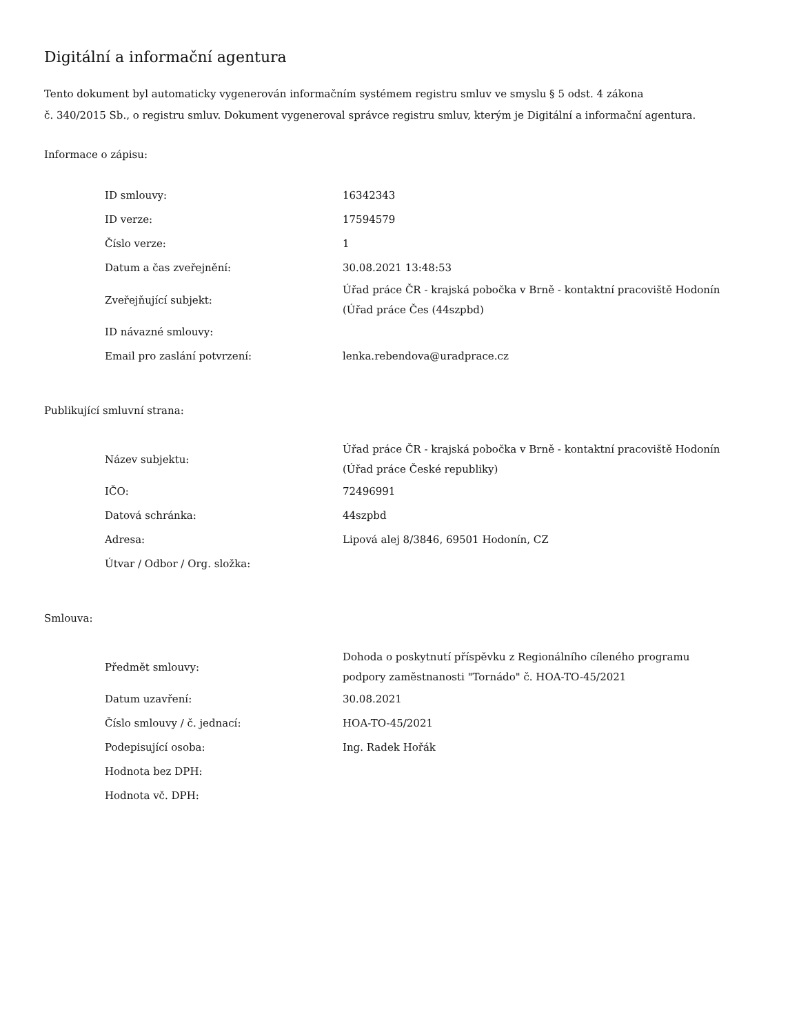Digitální a informační agentura
Tento dokument byl automaticky vygenerován informačním systémem registru smluv ve smyslu § 5 odst. 4 zákona
č. 340/2015 Sb., o registru smluv. Dokument vygeneroval správce registru smluv, kterým je Digitální a informační agentura.
Informace o zápisu:
| ID smlouvy: | 16342343 |
| ID verze: | 17594579 |
| Číslo verze: | 1 |
| Datum a čas zveřejnění: | 30.08.2021 13:48:53 |
| Zveřejňující subjekt: | Úřad práce ČR - krajská pobočka v Brně - kontaktní pracoviště Hodonín (Úřad práce Čes (44szpbd) |
| ID návazné smlouvy: | |
| Email pro zaslání potvrzení: | lenka.rebendova@uradprace.cz |
Publikující smluvní strana:
| Název subjektu: | Úřad práce ČR - krajská pobočka v Brně - kontaktní pracoviště Hodonín (Úřad práce České republiky) |
| IČO: | 72496991 |
| Datová schránka: | 44szpbd |
| Adresa: | Lipová alej 8/3846, 69501 Hodonín, CZ |
| Útvar / Odbor / Org. složka: | |
Smlouva:
| Předmět smlouvy: | Dohoda o poskytnutí příspěvku z Regionálního cíleného programu podpory zaměstnanosti "Tornádo" č. HOA-TO-45/2021 |
| Datum uzavření: | 30.08.2021 |
| Číslo smlouvy / č. jednací: | HOA-TO-45/2021 |
| Podepisující osoba: | Ing. Radek Hořák |
| Hodnota bez DPH: | |
| Hodnota vč. DPH: | |